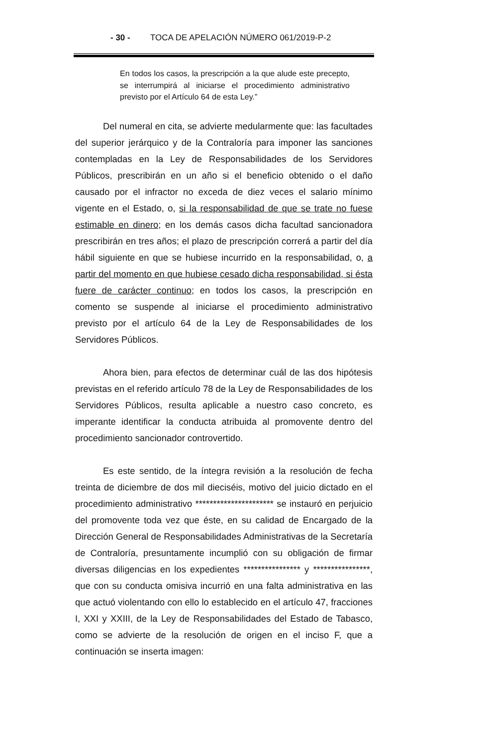- 30 - TOCA DE APELACIÓN NÚMERO 061/2019-P-2
En todos los casos, la prescripción a la que alude este precepto, se interrumpirá al iniciarse el procedimiento administrativo previsto por el Artículo 64 de esta Ley.”
Del numeral en cita, se advierte medularmente que: las facultades del superior jerárquico y de la Contraloría para imponer las sanciones contempladas en la Ley de Responsabilidades de los Servidores Públicos, prescribirán en un año si el beneficio obtenido o el daño causado por el infractor no exceda de diez veces el salario mínimo vigente en el Estado, o, si la responsabilidad de que se trate no fuese estimable en dinero; en los demás casos dicha facultad sancionadora prescribirán en tres años; el plazo de prescripción correrá a partir del día hábil siguiente en que se hubiese incurrido en la responsabilidad, o, a partir del momento en que hubiese cesado dicha responsabilidad, si ésta fuere de carácter continuo; en todos los casos, la prescripción en comento se suspende al iniciarse el procedimiento administrativo previsto por el artículo 64 de la Ley de Responsabilidades de los Servidores Públicos.
Ahora bien, para efectos de determinar cuál de las dos hipótesis previstas en el referido artículo 78 de la Ley de Responsabilidades de los Servidores Públicos, resulta aplicable a nuestro caso concreto, es imperante identificar la conducta atribuida al promovente dentro del procedimiento sancionador controvertido.
Es este sentido, de la íntegra revisión a la resolución de fecha treinta de diciembre de dos mil dieciséis, motivo del juicio dictado en el procedimiento administrativo ********************** se instauró en perjuicio del promovente toda vez que éste, en su calidad de Encargado de la Dirección General de Responsabilidades Administrativas de la Secretaría de Contraloría, presuntamente incumplió con su obligación de firmar diversas diligencias en los expedientes **************** y ****************, que con su conducta omisiva incurrió en una falta administrativa en las que actuó violentando con ello lo establecido en el artículo 47, fracciones I, XXI y XXIII, de la Ley de Responsabilidades del Estado de Tabasco, como se advierte de la resolución de origen en el inciso F, que a continuación se inserta imagen: